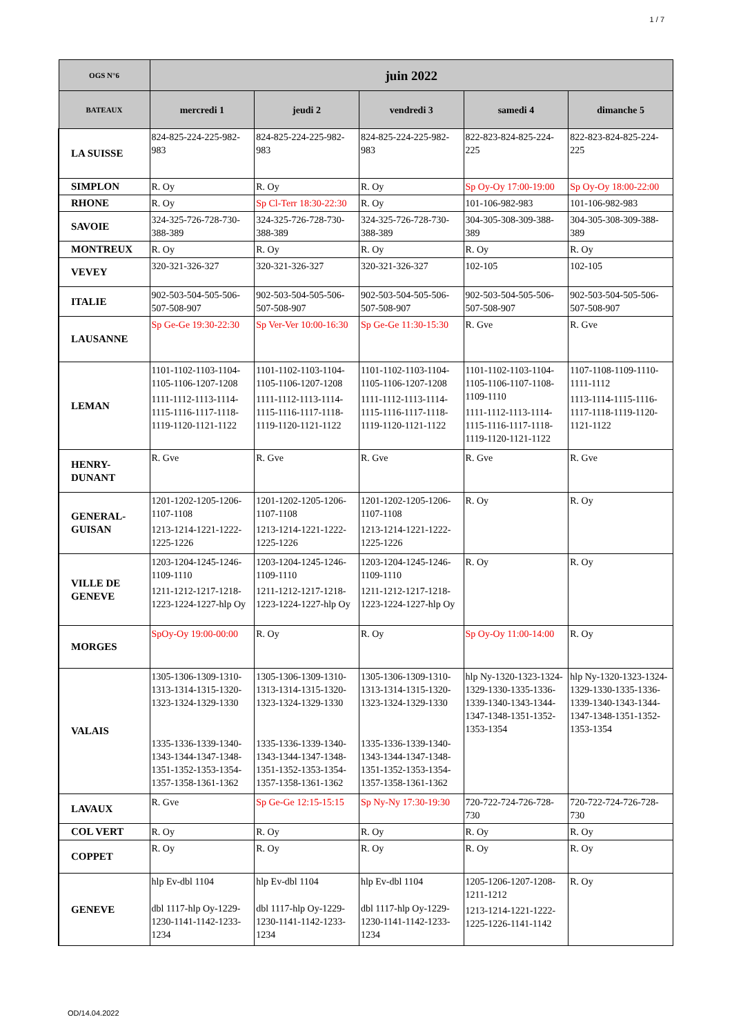1 / 7
| OGS N°6 | juin 2022 | | | | |
| --- | --- | --- | --- | --- | --- |
| BATEAUX | mercredi 1 | jeudi 2 | vendredi 3 | samedi 4 | dimanche 5 |
| LA SUISSE | 824-825-224-225-982-983 | 824-825-224-225-982-983 | 824-825-224-225-982-983 | 822-823-824-825-224-225 | 822-823-824-825-224-225 |
| SIMPLON | R. Oy | R. Oy | R. Oy | Sp Oy-Oy 17:00-19:00 | Sp Oy-Oy 18:00-22:00 |
| RHONE | R. Oy | Sp Cl-Terr 18:30-22:30 | R. Oy | 101-106-982-983 | 101-106-982-983 |
| SAVOIE | 324-325-726-728-730-388-389 | 324-325-726-728-730-388-389 | 324-325-726-728-730-388-389 | 304-305-308-309-388-389 | 304-305-308-309-388-389 |
| MONTREUX | R. Oy | R. Oy | R. Oy | R. Oy | R. Oy |
| VEVEY | 320-321-326-327 | 320-321-326-327 | 320-321-326-327 | 102-105 | 102-105 |
| ITALIE | 902-503-504-505-506-507-508-907 | 902-503-504-505-506-507-508-907 | 902-503-504-505-506-507-508-907 | 902-503-504-505-506-507-508-907 | 902-503-504-505-506-507-508-907 |
| LAUSANNE | Sp Ge-Ge 19:30-22:30 | Sp Ver-Ver 10:00-16:30 | Sp Ge-Ge 11:30-15:30 | R. Gve | R. Gve |
| LEMAN | 1101-1102-1103-1104-1105-1106-1207-1208 1111-1112-1113-1114-1115-1116-1117-1118-1119-1120-1121-1122 | 1101-1102-1103-1104-1105-1106-1207-1208 1111-1112-1113-1114-1115-1116-1117-1118-1119-1120-1121-1122 | 1101-1102-1103-1104-1105-1106-1207-1208 1111-1112-1113-1114-1115-1116-1117-1118-1119-1120-1121-1122 | 1101-1102-1103-1104-1105-1106-1107-1108-1109-1110 1111-1112-1113-1114-1115-1116-1117-1118-1119-1120-1121-1122 | 1107-1108-1109-1110-1111-1112 1113-1114-1115-1116-1117-1118-1119-1120-1121-1122 |
| HENRY-DUNANT | R. Gve | R. Gve | R. Gve | R. Gve | R. Gve |
| GENERAL-GUISAN | 1201-1202-1205-1206-1107-1108 1213-1214-1221-1222-1225-1226 | 1201-1202-1205-1206-1107-1108 1213-1214-1221-1222-1225-1226 | 1201-1202-1205-1206-1107-1108 1213-1214-1221-1222-1225-1226 | R. Oy | R. Oy |
| VILLE DE GENEVE | 1203-1204-1245-1246-1109-1110 1211-1212-1217-1218-1223-1224-1227-hlp Oy | 1203-1204-1245-1246-1109-1110 1211-1212-1217-1218-1223-1224-1227-hlp Oy | 1203-1204-1245-1246-1109-1110 1211-1212-1217-1218-1223-1224-1227-hlp Oy | R. Oy | R. Oy |
| MORGES | SpOy-Oy 19:00-00:00 | R. Oy | R. Oy | Sp Oy-Oy 11:00-14:00 | R. Oy |
| VALAIS | 1305-1306-1309-1310-1313-1314-1315-1320-1323-1324-1329-1330 1335-1336-1339-1340-1343-1344-1347-1348-1351-1352-1353-1354-1357-1358-1361-1362 | 1305-1306-1309-1310-1313-1314-1315-1320-1323-1324-1329-1330 1335-1336-1339-1340-1343-1344-1347-1348-1351-1352-1353-1354-1357-1358-1361-1362 | 1305-1306-1309-1310-1313-1314-1315-1320-1323-1324-1329-1330 1335-1336-1339-1340-1343-1344-1347-1348-1351-1352-1353-1354-1357-1358-1361-1362 | hlp Ny-1320-1323-1324-1329-1330-1335-1336-1339-1340-1343-1344-1347-1348-1351-1352-1353-1354 | hlp Ny-1320-1323-1324-1329-1330-1335-1336-1339-1340-1343-1344-1347-1348-1351-1352-1353-1354 |
| LAVAUX | R. Gve | Sp Ge-Ge 12:15-15:15 | Sp Ny-Ny 17:30-19:30 | 720-722-724-726-728-730 | 720-722-724-726-728-730 |
| COL VERT | R. Oy | R. Oy | R. Oy | R. Oy | R. Oy |
| COPPET | R. Oy | R. Oy | R. Oy | R. Oy | R. Oy |
| GENEVE | hlp Ev-dbl 1104 dbl 1117-hlp Oy-1229-1230-1141-1142-1233-1234 | hlp Ev-dbl 1104 dbl 1117-hlp Oy-1229-1230-1141-1142-1233-1234 | hlp Ev-dbl 1104 dbl 1117-hlp Oy-1229-1230-1141-1142-1233-1234 | 1205-1206-1207-1208-1211-1212 1213-1214-1221-1222-1225-1226-1141-1142 | R. Oy |
OD/14.04.2022